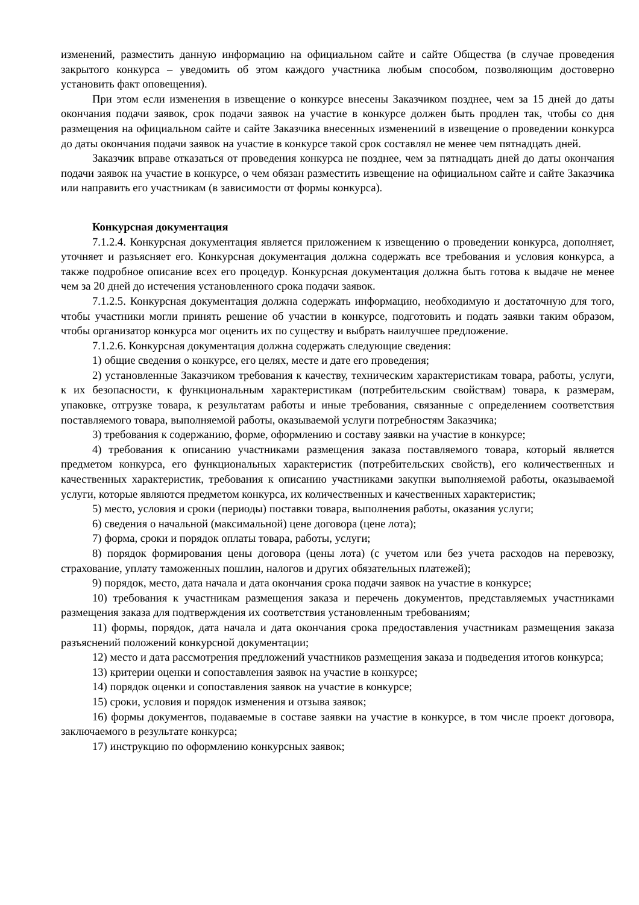изменений, разместить данную информацию на официальном сайте и сайте Общества (в случае проведения закрытого конкурса – уведомить об этом каждого участника любым способом, позволяющим достоверно установить факт оповещения).
При этом если изменения в извещение о конкурсе внесены Заказчиком позднее, чем за 15 дней до даты окончания подачи заявок, срок подачи заявок на участие в конкурсе должен быть продлен так, чтобы со дня размещения на официальном сайте и сайте Заказчика внесенных изменениий в извещение о проведении конкурса до даты окончания подачи заявок на участие в конкурсе такой срок составлял не менее чем пятнадцать дней.
Заказчик вправе отказаться от проведения конкурса не позднее, чем за пятнадцать дней до даты окончания подачи заявок на участие в конкурсе, о чем обязан разместить извещение на официальном сайте и сайте Заказчика или направить его участникам (в зависимости от формы конкурса).
Конкурсная документация
7.1.2.4. Конкурсная документация является приложением к извещению о проведении конкурса, дополняет, уточняет и разъясняет его. Конкурсная документация должна содержать все требования и условия конкурса, а также подробное описание всех его процедур. Конкурсная документация должна быть готова к выдаче не менее чем за 20 дней до истечения установленного срока подачи заявок.
7.1.2.5. Конкурсная документация должна содержать информацию, необходимую и достаточную для того, чтобы участники могли принять решение об участии в конкурсе, подготовить и подать заявки таким образом, чтобы организатор конкурса мог оценить их по существу и выбрать наилучшее предложение.
7.1.2.6. Конкурсная документация должна содержать следующие сведения:
1) общие сведения о конкурсе, его целях, месте и дате его проведения;
2) установленные Заказчиком требования к качеству, техническим характеристикам товара, работы, услуги, к их безопасности, к функциональным характеристикам (потребительским свойствам) товара, к размерам, упаковке, отгрузке товара, к результатам работы и иные требования, связанные с определением соответствия поставляемого товара, выполняемой работы, оказываемой услуги потребностям Заказчика;
3) требования к содержанию, форме, оформлению и составу заявки на участие в конкурсе;
4) требования к описанию участниками размещения заказа поставляемого товара, который является предметом конкурса, его функциональных характеристик (потребительских свойств), его количественных и качественных характеристик, требования к описанию участниками закупки выполняемой работы, оказываемой услуги, которые являются предметом конкурса, их количественных и качественных характеристик;
5) место, условия и сроки (периоды) поставки товара, выполнения работы, оказания услуги;
6) сведения о начальной (максимальной) цене договора (цене лота);
7) форма, сроки и порядок оплаты товара, работы, услуги;
8) порядок формирования цены договора (цены лота) (с учетом или без учета расходов на перевозку, страхование, уплату таможенных пошлин, налогов и других обязательных платежей);
9) порядок, место, дата начала и дата окончания срока подачи заявок на участие в конкурсе;
10) требования к участникам размещения заказа и перечень документов, представляемых участниками размещения заказа для подтверждения их соответствия установленным требованиям;
11) формы, порядок, дата начала и дата окончания срока предоставления участникам размещения заказа разъяснений положений конкурсной документации;
12) место и дата рассмотрения предложений участников размещения заказа и подведения итогов конкурса;
13) критерии оценки и сопоставления заявок на участие в конкурсе;
14) порядок оценки и сопоставления заявок на участие в конкурсе;
15) сроки, условия и порядок изменения и отзыва заявок;
16) формы документов, подаваемые в составе заявки на участие в конкурсе, в том числе проект договора, заключаемого в результате конкурса;
17) инструкцию по оформлению конкурсных заявок;